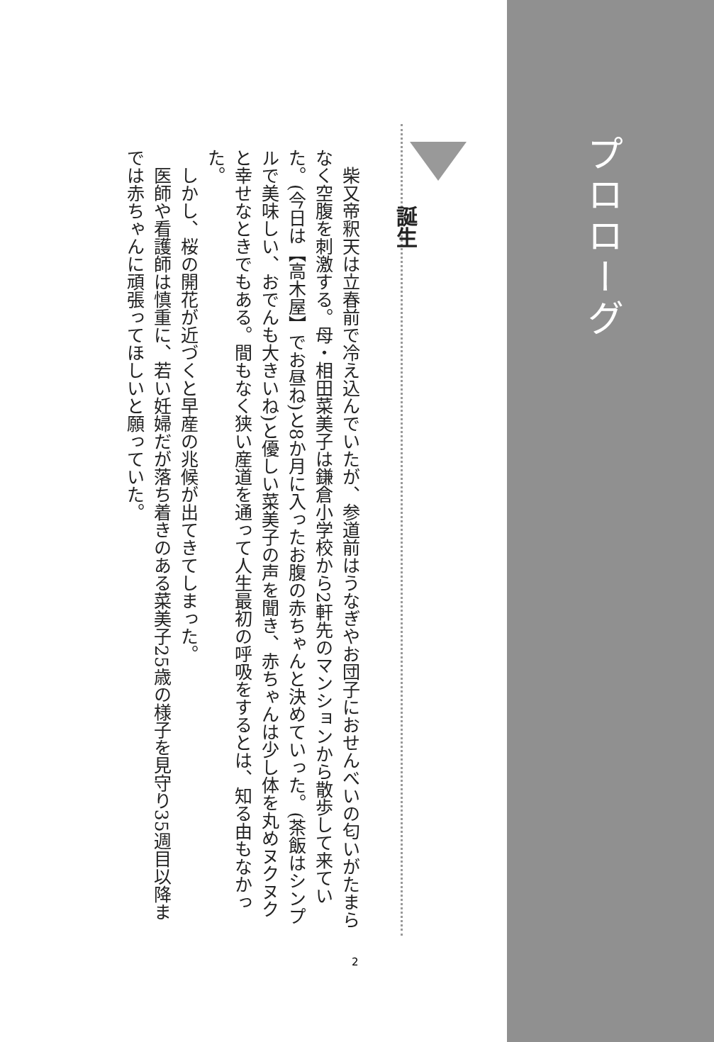プロローグ
誕生
　柴又帝釈天は立春前で冷え込んでいたが、参道前はうなぎやお団子におせんべいの匂いがたまらなく空腹を刺激する。母・相田菜美子は鎌倉小学校から2軒先のマンションから散歩して来ていた。(今日は【高木屋】でお昼ね)と8か月に入ったお腹の赤ちゃんと決めていった。(茶飯はシンプルで美味しい、おでんも大きいね)と優しい菜美子の声を聞き、赤ちゃんは少し体を丸めヌクヌクと幸せなときでもある。間もなく狭い産道を通って人生最初の呼吸をするとは、知る由もなかった。
　しかし、桜の開花が近づくと早産の兆候が出てきてしまった。
　医師や看護師は慎重に、若い妊婦だが落ち着きのある菜美子25歳の様子を見守り35週目以降までは赤ちゃんに頑張ってほしいと願っていた。
2